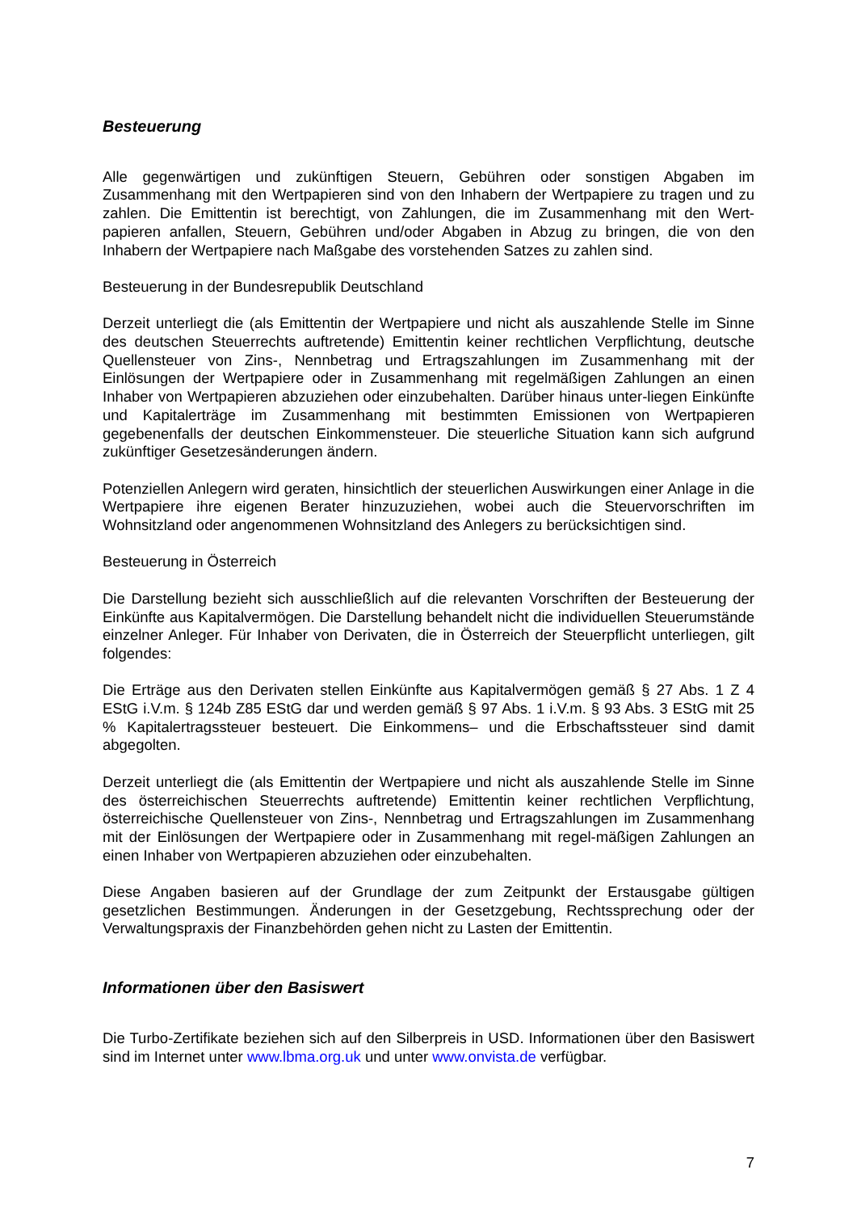Besteuerung
Alle gegenwärtigen und zukünftigen Steuern, Gebühren oder sonstigen Abgaben im Zusammenhang mit den Wertpapieren sind von den Inhabern der Wertpapiere zu tragen und zu zahlen. Die Emittentin ist berechtigt, von Zahlungen, die im Zusammenhang mit den Wert-papieren anfallen, Steuern, Gebühren und/oder Abgaben in Abzug zu bringen, die von den Inhabern der Wertpapiere nach Maßgabe des vorstehenden Satzes zu zahlen sind.
Besteuerung in der Bundesrepublik Deutschland
Derzeit unterliegt die (als Emittentin der Wertpapiere und nicht als auszahlende Stelle im Sinne des deutschen Steuerrechts auftretende) Emittentin keiner rechtlichen Verpflichtung, deutsche Quellensteuer von Zins-, Nennbetrag und Ertragszahlungen im Zusammenhang mit der Einlösungen der Wertpapiere oder in Zusammenhang mit regelmäßigen Zahlungen an einen Inhaber von Wertpapieren abzuziehen oder einzubehalten. Darüber hinaus unter-liegen Einkünfte und Kapitalerträge im Zusammenhang mit bestimmten Emissionen von Wertpapieren gegebenenfalls der deutschen Einkommensteuer. Die steuerliche Situation kann sich aufgrund zukünftiger Gesetzesänderungen ändern.
Potenziellen Anlegern wird geraten, hinsichtlich der steuerlichen Auswirkungen einer Anlage in die Wertpapiere ihre eigenen Berater hinzuzuziehen, wobei auch die Steuervorschriften im Wohnsitzland oder angenommenen Wohnsitzland des Anlegers zu berücksichtigen sind.
Besteuerung in Österreich
Die Darstellung bezieht sich ausschließlich auf die relevanten Vorschriften der Besteuerung der Einkünfte aus Kapitalvermögen. Die Darstellung behandelt nicht die individuellen Steuerumstände einzelner Anleger. Für Inhaber von Derivaten, die in Österreich der Steuerpflicht unterliegen, gilt folgendes:
Die Erträge aus den Derivaten stellen Einkünfte aus Kapitalvermögen gemäß § 27 Abs. 1 Z 4 EStG i.V.m. § 124b Z85 EStG dar und werden gemäß § 97 Abs. 1 i.V.m. § 93 Abs. 3 EStG mit 25 % Kapitalertragssteuer besteuert. Die Einkommens– und die Erbschaftssteuer sind damit abgegolten.
Derzeit unterliegt die (als Emittentin der Wertpapiere und nicht als auszahlende Stelle im Sinne des österreichischen Steuerrechts auftretende) Emittentin keiner rechtlichen Verpflichtung, österreichische Quellensteuer von Zins-, Nennbetrag und Ertragszahlungen im Zusammenhang mit der Einlösungen der Wertpapiere oder in Zusammenhang mit regel-mäßigen Zahlungen an einen Inhaber von Wertpapieren abzuziehen oder einzubehalten.
Diese Angaben basieren auf der Grundlage der zum Zeitpunkt der Erstausgabe gültigen gesetzlichen Bestimmungen. Änderungen in der Gesetzgebung, Rechtssprechung oder der Verwaltungspraxis der Finanzbehörden gehen nicht zu Lasten der Emittentin.
Informationen über den Basiswert
Die Turbo-Zertifikate beziehen sich auf den Silberpreis in USD. Informationen über den Basiswert sind im Internet unter www.lbma.org.uk und unter www.onvista.de verfügbar.
7